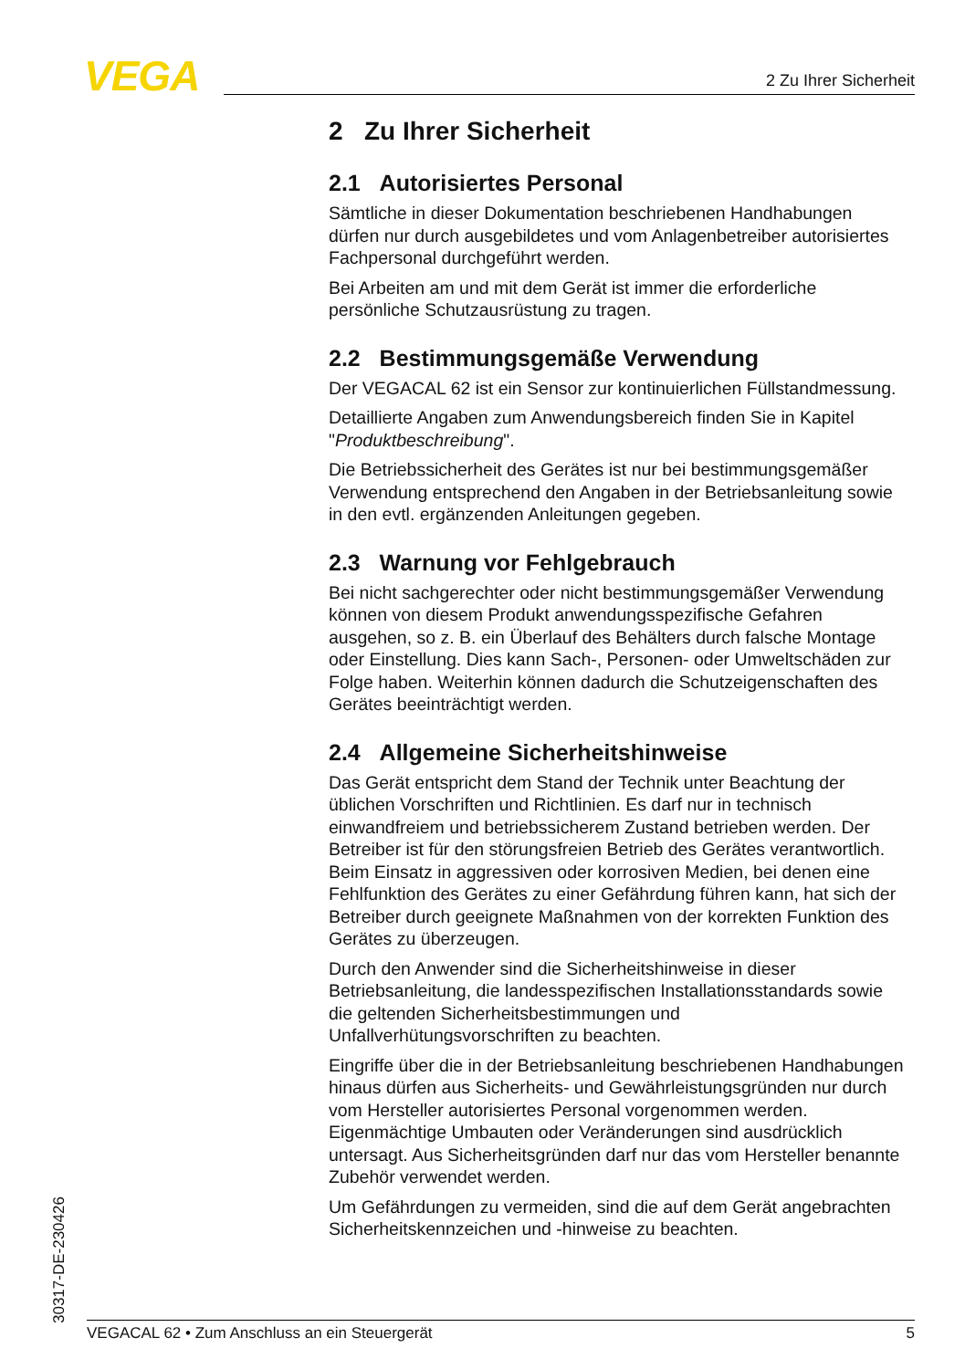VEGA 2 Zu Ihrer Sicherheit
2 Zu Ihrer Sicherheit
2.1 Autorisiertes Personal
Sämtliche in dieser Dokumentation beschriebenen Handhabungen dürfen nur durch ausgebildetes und vom Anlagenbetreiber autorisiertes Fachpersonal durchgeführt werden.
Bei Arbeiten am und mit dem Gerät ist immer die erforderliche persönliche Schutzausrüstung zu tragen.
2.2 Bestimmungsgemäße Verwendung
Der VEGACAL 62 ist ein Sensor zur kontinuierlichen Füllstandmessung.
Detaillierte Angaben zum Anwendungsbereich finden Sie in Kapitel "Produktbeschreibung".
Die Betriebssicherheit des Gerätes ist nur bei bestimmungsgemäßer Verwendung entsprechend den Angaben in der Betriebsanleitung sowie in den evtl. ergänzenden Anleitungen gegeben.
2.3 Warnung vor Fehlgebrauch
Bei nicht sachgerechter oder nicht bestimmungsgemäßer Verwendung können von diesem Produkt anwendungsspezifische Gefahren ausgehen, so z. B. ein Überlauf des Behälters durch falsche Montage oder Einstellung. Dies kann Sach-, Personen- oder Umweltschäden zur Folge haben. Weiterhin können dadurch die Schutzeigenschaften des Gerätes beeinträchtigt werden.
2.4 Allgemeine Sicherheitshinweise
Das Gerät entspricht dem Stand der Technik unter Beachtung der üblichen Vorschriften und Richtlinien. Es darf nur in technisch einwandfreiem und betriebssicherem Zustand betrieben werden. Der Betreiber ist für den störungsfreien Betrieb des Gerätes verantwortlich. Beim Einsatz in aggressiven oder korrosiven Medien, bei denen eine Fehlfunktion des Gerätes zu einer Gefährdung führen kann, hat sich der Betreiber durch geeignete Maßnahmen von der korrekten Funktion des Gerätes zu überzeugen.
Durch den Anwender sind die Sicherheitshinweise in dieser Betriebsanleitung, die landesspezifischen Installationsstandards sowie die geltenden Sicherheitsbestimmungen und Unfallverhütungsvorschriften zu beachten.
Eingriffe über die in der Betriebsanleitung beschriebenen Handhabungen hinaus dürfen aus Sicherheits- und Gewährleistungsgründen nur durch vom Hersteller autorisiertes Personal vorgenommen werden. Eigenmächtige Umbauten oder Veränderungen sind ausdrücklich untersagt. Aus Sicherheitsgründen darf nur das vom Hersteller benannte Zubehör verwendet werden.
Um Gefährdungen zu vermeiden, sind die auf dem Gerät angebrachten Sicherheitskennzeichen und -hinweise zu beachten.
30317-DE-230426
VEGACAL 62 • Zum Anschluss an ein Steuergerät 5